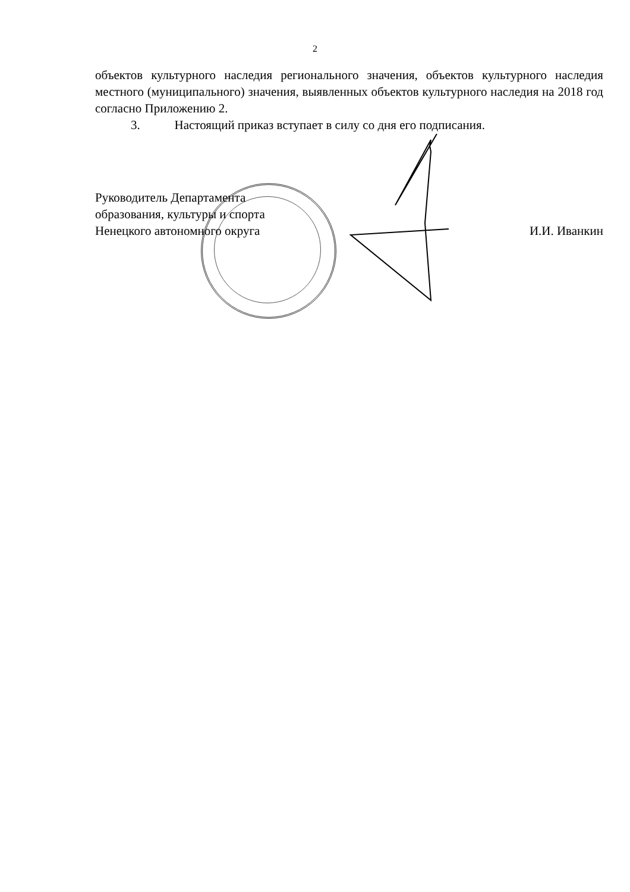2
объектов культурного наследия регионального значения, объектов культурного наследия местного (муниципального) значения, выявленных объектов культурного наследия на 2018 год согласно Приложению 2.
3. Настоящий приказ вступает в силу со дня его подписания.
Руководитель Департамента
образования, культуры и спорта
Ненецкого автономного округа
И.И. Иванкин